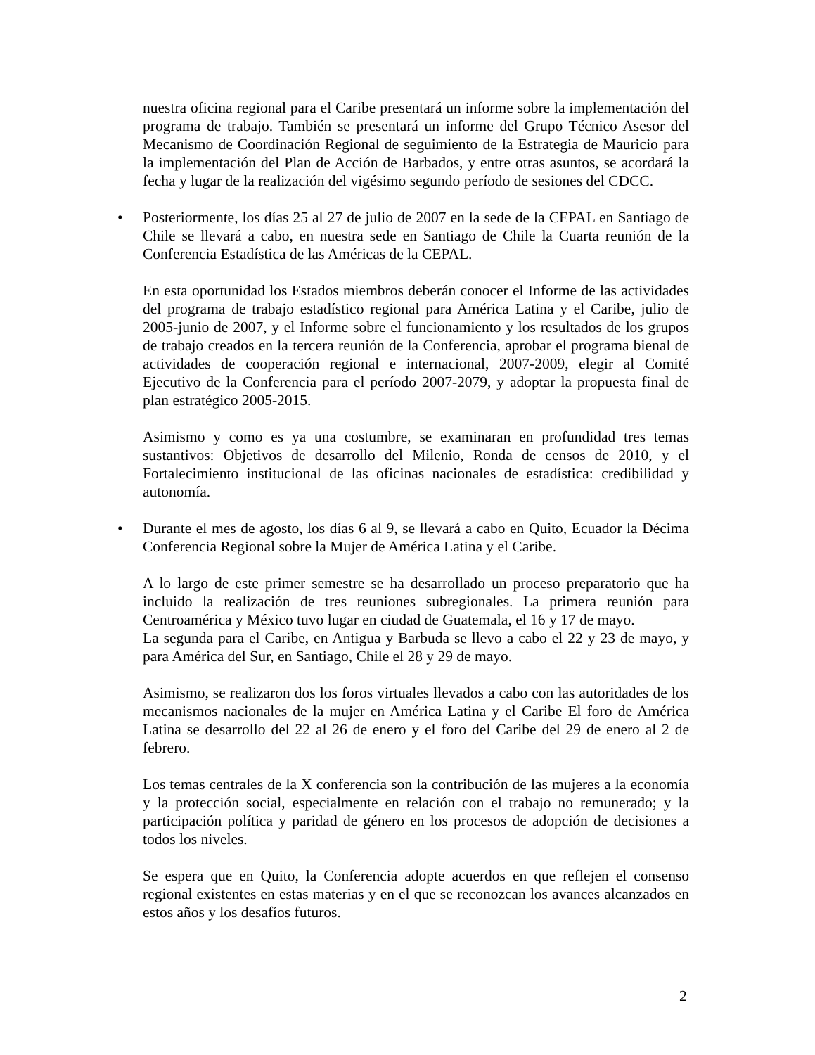nuestra oficina regional para el Caribe presentará un informe sobre la implementación del programa de trabajo. También se presentará un informe del Grupo Técnico Asesor del Mecanismo de Coordinación Regional de seguimiento de la Estrategia de Mauricio para la implementación del Plan de Acción de Barbados, y entre otras asuntos, se acordará la fecha y lugar de la realización del vigésimo segundo período de sesiones del CDCC.
• Posteriormente, los días 25 al 27 de julio de 2007 en la sede de la CEPAL en Santiago de Chile se llevará a cabo, en nuestra sede en Santiago de Chile la Cuarta reunión de la Conferencia Estadística de las Américas de la CEPAL.
En esta oportunidad los Estados miembros deberán conocer el Informe de las actividades del programa de trabajo estadístico regional para América Latina y el Caribe, julio de 2005-junio de 2007, y el Informe sobre el funcionamiento y los resultados de los grupos de trabajo creados en la tercera reunión de la Conferencia, aprobar el programa bienal de actividades de cooperación regional e internacional, 2007-2009, elegir al Comité Ejecutivo de la Conferencia para el período 2007-2079, y adoptar la propuesta final de plan estratégico 2005-2015.
Asimismo y como es ya una costumbre, se examinaran en profundidad tres temas sustantivos: Objetivos de desarrollo del Milenio, Ronda de censos de 2010, y el Fortalecimiento institucional de las oficinas nacionales de estadística: credibilidad y autonomía.
• Durante el mes de agosto, los días 6 al 9, se llevará a cabo en Quito, Ecuador la Décima Conferencia Regional sobre la Mujer de América Latina y el Caribe.
A lo largo de este primer semestre se ha desarrollado un proceso preparatorio que ha incluido la realización de tres reuniones subregionales. La primera reunión para Centroamérica y México tuvo lugar en ciudad de Guatemala, el 16 y 17 de mayo.
La segunda para el Caribe, en Antigua y Barbuda se llevo a cabo el 22 y 23 de mayo, y para América del Sur, en Santiago, Chile el 28 y 29 de mayo.
Asimismo, se realizaron dos los foros virtuales llevados a cabo con las autoridades de los mecanismos nacionales de la mujer en América Latina y el Caribe El foro de América Latina se desarrollo del 22 al 26 de enero y el foro del Caribe del 29 de enero al 2 de febrero.
Los temas centrales de la X conferencia son la contribución de las mujeres a la economía y la protección social, especialmente en relación con el trabajo no remunerado; y la participación política y paridad de género en los procesos de adopción de decisiones a todos los niveles.
Se espera que en Quito, la Conferencia adopte acuerdos en que reflejen el consenso regional existentes en estas materias y en el que se reconozcan los avances alcanzados en estos años y los desafíos futuros.
2